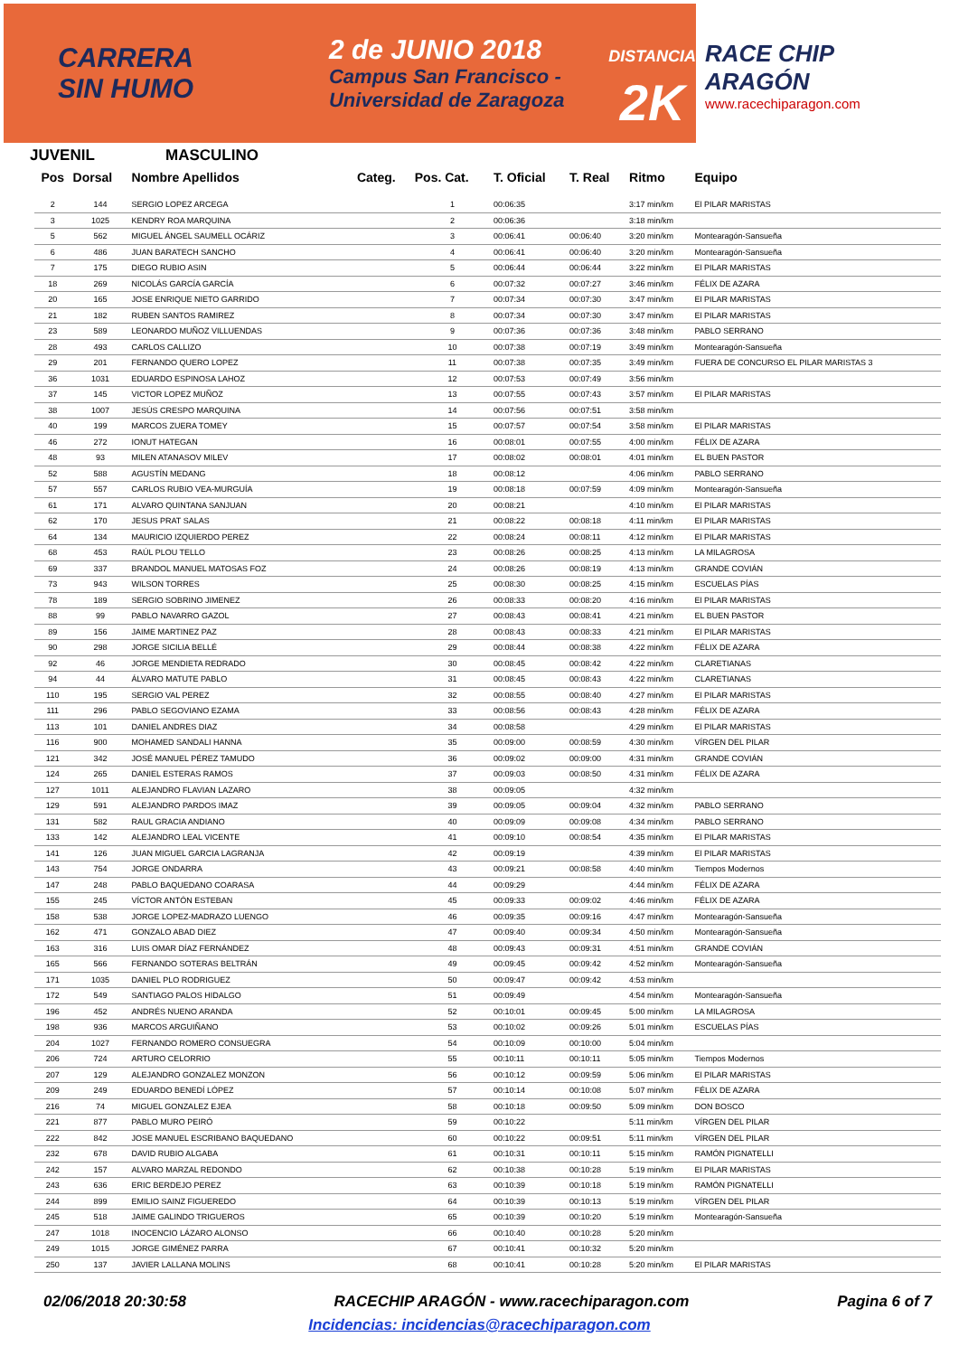CARRERA
SIN HUMO
2 de JUNIO 2018
Campus San Francisco -
Universidad de Zaragoza
DISTANCIA
2K
RACE CHIP
ARAGÓN
www.racechiparagon.com
JUVENIL MASCULINO
| Pos | Dorsal | Nombre Apellidos | Categ. | Pos. Cat. | T. Oficial | T. Real | Ritmo | Equipo |
| --- | --- | --- | --- | --- | --- | --- | --- | --- |
| 2 | 144 | SERGIO LOPEZ ARCEGA | | 1 | 00:06:35 | | 3:17 min/km | El PILAR MARISTAS |
| 3 | 1025 | KENDRY ROA MARQUINA | | 2 | 00:06:36 | | 3:18 min/km | |
| 5 | 562 | MIGUEL ÁNGEL SAUMELL OCÁRIZ | | 3 | 00:06:41 | 00:06:40 | 3:20 min/km | Montearagón-Sansueña |
| 6 | 486 | JUAN BARATECH SANCHO | | 4 | 00:06:41 | 00:06:40 | 3:20 min/km | Montearagón-Sansueña |
| 7 | 175 | DIEGO RUBIO ASIN | | 5 | 00:06:44 | 00:06:44 | 3:22 min/km | El PILAR MARISTAS |
| 18 | 269 | NICOLÁS GARCÍA GARCÍA | | 6 | 00:07:32 | 00:07:27 | 3:46 min/km | FÉLIX DE AZARA |
| 20 | 165 | JOSE ENRIQUE NIETO GARRIDO | | 7 | 00:07:34 | 00:07:30 | 3:47 min/km | El PILAR MARISTAS |
| 21 | 182 | RUBEN SANTOS RAMIREZ | | 8 | 00:07:34 | 00:07:30 | 3:47 min/km | El PILAR MARISTAS |
| 23 | 589 | LEONARDO MUÑOZ VILLUENDAS | | 9 | 00:07:36 | 00:07:36 | 3:48 min/km | PABLO SERRANO |
| 28 | 493 | CARLOS CALLIZO | | 10 | 00:07:38 | 00:07:19 | 3:49 min/km | Montearagón-Sansueña |
| 29 | 201 | FERNANDO QUERO LOPEZ | | 11 | 00:07:38 | 00:07:35 | 3:49 min/km | FUERA DE CONCURSO EL PILAR MARISTAS 3 |
| 36 | 1031 | EDUARDO ESPINOSA LAHOZ | | 12 | 00:07:53 | 00:07:49 | 3:56 min/km | |
| 37 | 145 | VICTOR LOPEZ MUÑOZ | | 13 | 00:07:55 | 00:07:43 | 3:57 min/km | El PILAR MARISTAS |
| 38 | 1007 | JESÚS CRESPO MARQUINA | | 14 | 00:07:56 | 00:07:51 | 3:58 min/km | |
| 40 | 199 | MARCOS ZUERA TOMEY | | 15 | 00:07:57 | 00:07:54 | 3:58 min/km | El PILAR MARISTAS |
| 46 | 272 | IONUT HATEGAN | | 16 | 00:08:01 | 00:07:55 | 4:00 min/km | FÉLIX DE AZARA |
| 48 | 93 | MILEN ATANASOV MILEV | | 17 | 00:08:02 | 00:08:01 | 4:01 min/km | EL BUEN PASTOR |
| 52 | 588 | AGUSTÍN MEDANG | | 18 | 00:08:12 | | 4:06 min/km | PABLO SERRANO |
| 57 | 557 | CARLOS RUBIO VEA-MURGUÍA | | 19 | 00:08:18 | 00:07:59 | 4:09 min/km | Montearagón-Sansueña |
| 61 | 171 | ALVARO QUINTANA SANJUAN | | 20 | 00:08:21 | | 4:10 min/km | El PILAR MARISTAS |
| 62 | 170 | JESUS PRAT SALAS | | 21 | 00:08:22 | 00:08:18 | 4:11 min/km | El PILAR MARISTAS |
| 64 | 134 | MAURICIO IZQUIERDO PEREZ | | 22 | 00:08:24 | 00:08:11 | 4:12 min/km | El PILAR MARISTAS |
| 68 | 453 | RAÚL PLOU TELLO | | 23 | 00:08:26 | 00:08:25 | 4:13 min/km | LA MILAGROSA |
| 69 | 337 | BRANDOL MANUEL MATOSAS FOZ | | 24 | 00:08:26 | 00:08:19 | 4:13 min/km | GRANDE COVIÁN |
| 73 | 943 | WILSON TORRES | | 25 | 00:08:30 | 00:08:25 | 4:15 min/km | ESCUELAS PÍAS |
| 78 | 189 | SERGIO SOBRINO JIMENEZ | | 26 | 00:08:33 | 00:08:20 | 4:16 min/km | El PILAR MARISTAS |
| 88 | 99 | PABLO NAVARRO GAZOL | | 27 | 00:08:43 | 00:08:41 | 4:21 min/km | EL BUEN PASTOR |
| 89 | 156 | JAIME MARTINEZ PAZ | | 28 | 00:08:43 | 00:08:33 | 4:21 min/km | El PILAR MARISTAS |
| 90 | 298 | JORGE SICILIA BELLÉ | | 29 | 00:08:44 | 00:08:38 | 4:22 min/km | FÉLIX DE AZARA |
| 92 | 46 | JORGE MENDIETA REDRADO | | 30 | 00:08:45 | 00:08:42 | 4:22 min/km | CLARETIANAS |
| 94 | 44 | ÁLVARO MATUTE PABLO | | 31 | 00:08:45 | 00:08:43 | 4:22 min/km | CLARETIANAS |
| 110 | 195 | SERGIO VAL PEREZ | | 32 | 00:08:55 | 00:08:40 | 4:27 min/km | El PILAR MARISTAS |
| 111 | 296 | PABLO SEGOVIANO EZAMA | | 33 | 00:08:56 | 00:08:43 | 4:28 min/km | FÉLIX DE AZARA |
| 113 | 101 | DANIEL ANDRES DIAZ | | 34 | 00:08:58 | | 4:29 min/km | El PILAR MARISTAS |
| 116 | 900 | MOHAMED SANDALI HANNA | | 35 | 00:09:00 | 00:08:59 | 4:30 min/km | VÍRGEN DEL PILAR |
| 121 | 342 | JOSÉ MANUEL PÉREZ TAMUDO | | 36 | 00:09:02 | 00:09:00 | 4:31 min/km | GRANDE COVIÁN |
| 124 | 265 | DANIEL ESTERAS RAMOS | | 37 | 00:09:03 | 00:08:50 | 4:31 min/km | FÉLIX DE AZARA |
| 127 | 1011 | ALEJANDRO FLAVIAN LAZARO | | 38 | 00:09:05 | | 4:32 min/km | |
| 129 | 591 | ALEJANDRO PARDOS IMAZ | | 39 | 00:09:05 | 00:09:04 | 4:32 min/km | PABLO SERRANO |
| 131 | 582 | RAUL GRACIA ANDIANO | | 40 | 00:09:09 | 00:09:08 | 4:34 min/km | PABLO SERRANO |
| 133 | 142 | ALEJANDRO LEAL VICENTE | | 41 | 00:09:10 | 00:08:54 | 4:35 min/km | El PILAR MARISTAS |
| 141 | 126 | JUAN MIGUEL GARCIA LAGRANJA | | 42 | 00:09:19 | | 4:39 min/km | El PILAR MARISTAS |
| 143 | 754 | JORGE ONDARRA | | 43 | 00:09:21 | 00:08:58 | 4:40 min/km | Tiempos Modernos |
| 147 | 248 | PABLO BAQUEDANO COARASA | | 44 | 00:09:29 | | 4:44 min/km | FÉLIX DE AZARA |
| 155 | 245 | VÍCTOR ANTÓN ESTEBAN | | 45 | 00:09:33 | 00:09:02 | 4:46 min/km | FÉLIX DE AZARA |
| 158 | 538 | JORGE LOPEZ-MADRAZO LUENGO | | 46 | 00:09:35 | 00:09:16 | 4:47 min/km | Montearagón-Sansueña |
| 162 | 471 | GONZALO ABAD DIEZ | | 47 | 00:09:40 | 00:09:34 | 4:50 min/km | Montearagón-Sansueña |
| 163 | 316 | LUIS OMAR DÍAZ FERNÁNDEZ | | 48 | 00:09:43 | 00:09:31 | 4:51 min/km | GRANDE COVIÁN |
| 165 | 566 | FERNANDO SOTERAS BELTRÁN | | 49 | 00:09:45 | 00:09:42 | 4:52 min/km | Montearagón-Sansueña |
| 171 | 1035 | DANIEL PLO RODRIGUEZ | | 50 | 00:09:47 | 00:09:42 | 4:53 min/km | |
| 172 | 549 | SANTIAGO PALOS HIDALGO | | 51 | 00:09:49 | | 4:54 min/km | Montearagón-Sansueña |
| 196 | 452 | ANDRÉS NUENO ARANDA | | 52 | 00:10:01 | 00:09:45 | 5:00 min/km | LA MILAGROSA |
| 198 | 936 | MARCOS ARGUIÑANO | | 53 | 00:10:02 | 00:09:26 | 5:01 min/km | ESCUELAS PÍAS |
| 204 | 1027 | FERNANDO ROMERO CONSUEGRA | | 54 | 00:10:09 | 00:10:00 | 5:04 min/km | |
| 206 | 724 | ARTURO CELORRIO | | 55 | 00:10:11 | 00:10:11 | 5:05 min/km | Tiempos Modernos |
| 207 | 129 | ALEJANDRO GONZALEZ MONZON | | 56 | 00:10:12 | 00:09:59 | 5:06 min/km | El PILAR MARISTAS |
| 209 | 249 | EDUARDO BENEDÍ LÓPEZ | | 57 | 00:10:14 | 00:10:08 | 5:07 min/km | FÉLIX DE AZARA |
| 216 | 74 | MIGUEL GONZALEZ EJEA | | 58 | 00:10:18 | 00:09:50 | 5:09 min/km | DON BOSCO |
| 221 | 877 | PABLO MURO PEIRÓ | | 59 | 00:10:22 | | 5:11 min/km | VÍRGEN DEL PILAR |
| 222 | 842 | JOSE MANUEL ESCRIBANO BAQUEDANO | | 60 | 00:10:22 | 00:09:51 | 5:11 min/km | VÍRGEN DEL PILAR |
| 232 | 678 | DAVID RUBIO ALGABA | | 61 | 00:10:31 | 00:10:11 | 5:15 min/km | RAMÓN PIGNATELLI |
| 242 | 157 | ALVARO MARZAL REDONDO | | 62 | 00:10:38 | 00:10:28 | 5:19 min/km | El PILAR MARISTAS |
| 243 | 636 | ERIC BERDEJO PEREZ | | 63 | 00:10:39 | 00:10:18 | 5:19 min/km | RAMÓN PIGNATELLI |
| 244 | 899 | EMILIO SAINZ FIGUEREDO | | 64 | 00:10:39 | 00:10:13 | 5:19 min/km | VÍRGEN DEL PILAR |
| 245 | 518 | JAIME GALINDO TRIGUEROS | | 65 | 00:10:39 | 00:10:20 | 5:19 min/km | Montearagón-Sansueña |
| 247 | 1018 | INOCENCIO LÁZARO ALONSO | | 66 | 00:10:40 | 00:10:28 | 5:20 min/km | |
| 249 | 1015 | JORGE GIMÉNEZ PARRA | | 67 | 00:10:41 | 00:10:32 | 5:20 min/km | |
| 250 | 137 | JAVIER LALLANA MOLINS | | 68 | 00:10:41 | 00:10:28 | 5:20 min/km | El PILAR MARISTAS |
02/06/2018 20:30:58 RACECHIP ARAGÓN - www.racechiparagon.com Pagina 6 of 7
Incidencias: incidencias@racechiparagon.com